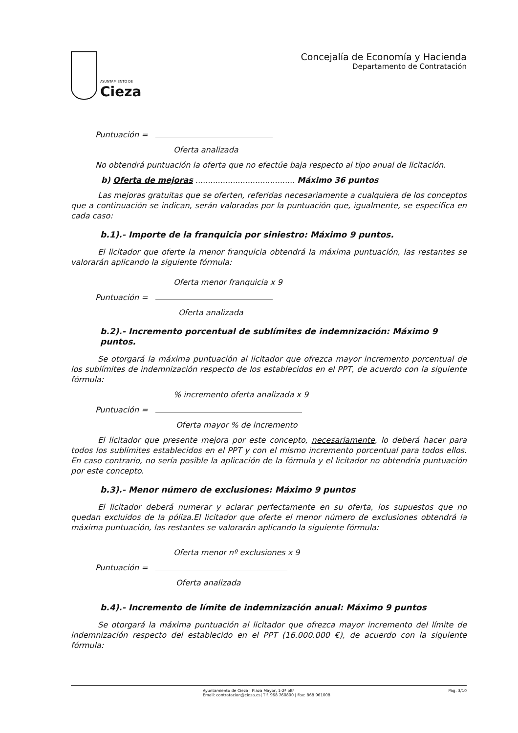AYUNTAMIENTO DE
Cieza
Concejalía de Economía y Hacienda
Departamento de Contratación
Puntuación =
Oferta analizada
No obtendrá puntuación la oferta que no efectúe baja respecto al tipo anual de licitación.
b) Oferta de mejoras ........................................ Máximo 36 puntos
Las mejoras gratuitas que se oferten, referidas necesariamente a cualquiera de los conceptos que a continuación se indican, serán valoradas por la puntuación que, igualmente, se especifica en cada caso:
b.1).- Importe de la franquicia por siniestro: Máximo 9 puntos.
El licitador que oferte la menor franquicia obtendrá la máxima puntuación, las restantes se valorarán aplicando la siguiente fórmula:
Oferta menor franquicia x 9
Puntuación =
Oferta analizada
b.2).- Incremento porcentual de sublímites de indemnización: Máximo 9 puntos.
Se otorgará la máxima puntuación al licitador que ofrezca mayor incremento porcentual de los sublímites de indemnización respecto de los establecidos en el PPT, de acuerdo con la siguiente fórmula:
% incremento oferta analizada x 9
Puntuación =
Oferta mayor % de incremento
El licitador que presente mejora por este concepto, necesariamente, lo deberá hacer para todos los sublímites establecidos en el PPT y con el mismo incremento porcentual para todos ellos. En caso contrario, no sería posible la aplicación de la fórmula y el licitador no obtendría puntuación por este concepto.
b.3).- Menor número de exclusiones: Máximo 9 puntos
El licitador deberá numerar y aclarar perfectamente en su oferta, los supuestos que no quedan excluidos de la póliza.El licitador que oferte el menor número de exclusiones obtendrá la máxima puntuación, las restantes se valorarán aplicando la siguiente fórmula:
Oferta menor nº exclusiones x 9
Puntuación =
Oferta analizada
b.4).- Incremento de límite de indemnización anual: Máximo 9 puntos
Se otorgará la máxima puntuación al licitador que ofrezca mayor incremento del límite de indemnización respecto del establecido en el PPT (16.000.000 €), de acuerdo con la siguiente fórmula:
Ayuntamiento de Cieza | Plaza Mayor, 1-2ª plt°
Email: contratacion@cieza.es| Tlf. 968 760800 | Fax: 868 961008
Pag. 3/10